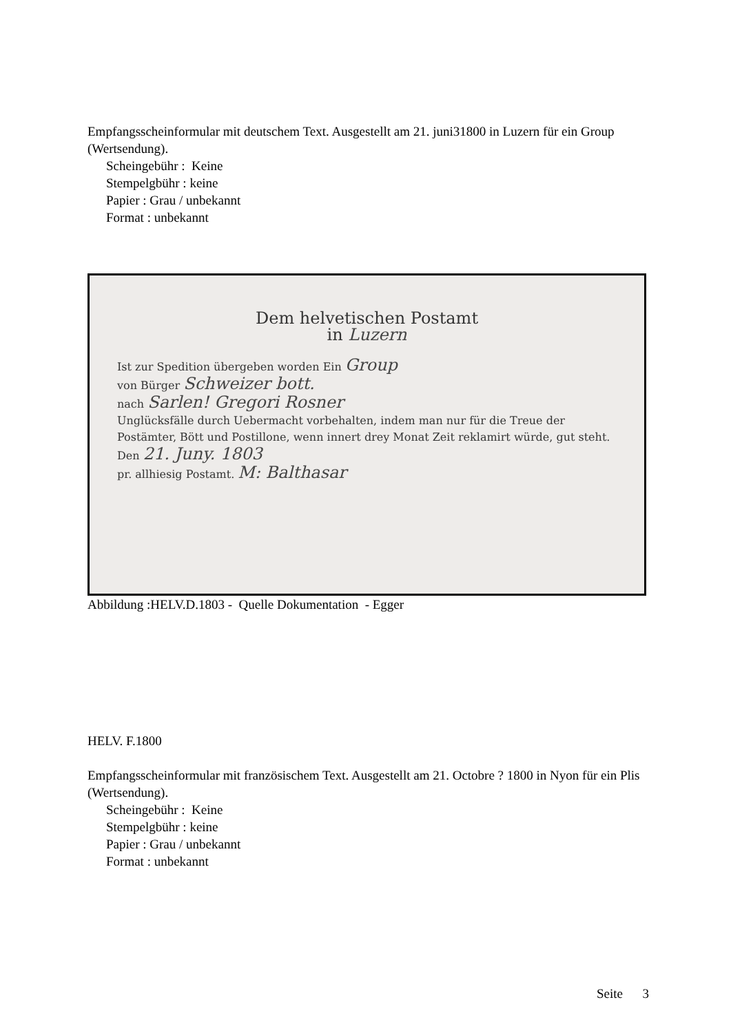Empfangsscheinformular mit deutschem Text. Ausgestellt am 21. juni31800 in Luzern für ein Group (Wertsendung).
Scheingebühr : Keine
Stempelgbühr : keine
Papier : Grau / unbekannt
Format : unbekannt
Dem helvetischen Postamt
in Luzern
Ist zur Spedition übergeben worden Ein Group
von Bürger Schweizer bott.
nach Sarlen! Gregori Rosner
Unglücksfälle durch Uebermacht vorbehalten, indem man nur für die Treue der Postämter, Bött und Postillone, wenn innert drey Monat Zeit reklamirt würde, gut steht.
Den 21. Juny. 1803
pr. allhiesig Postamt. M: Balthasar
Abbildung :HELV.D.1803 - Quelle Dokumentation - Egger
HELV. F.1800
Empfangsscheinformular mit französischem Text. Ausgestellt am 21. Octobre ? 1800 in Nyon für ein Plis (Wertsendung).
Scheingebühr : Keine
Stempelgbühr : keine
Papier : Grau / unbekannt
Format : unbekannt
Seite 3